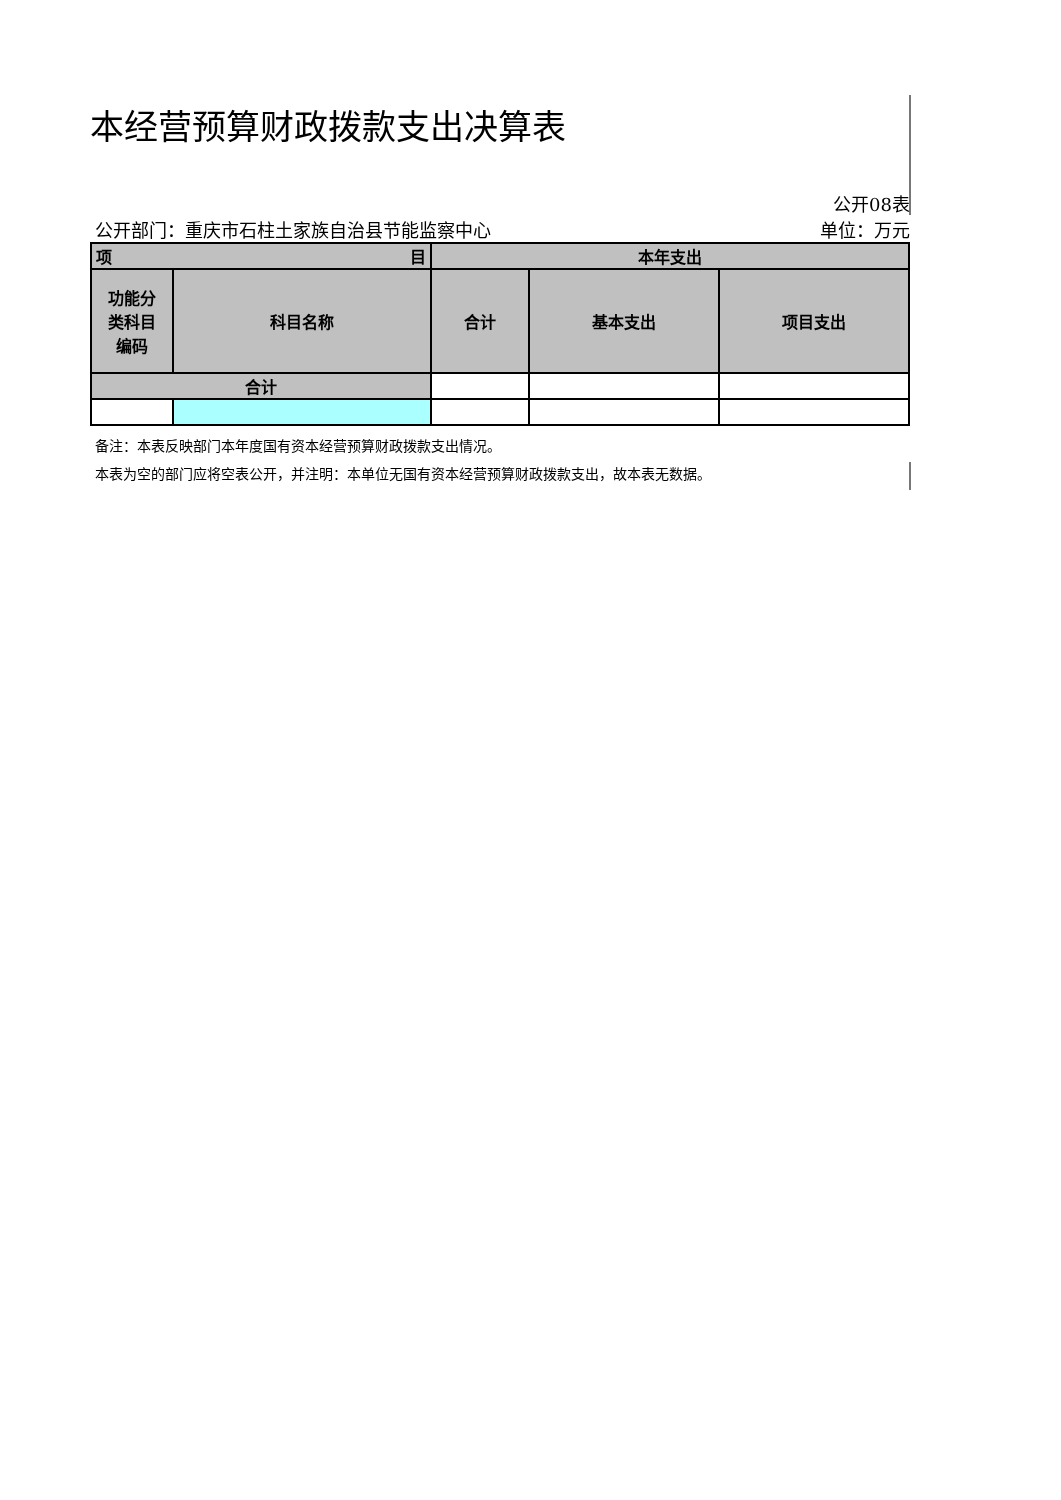本经营预算财政拨款支出决算表
公开08表
公开部门：重庆市石柱土家族自治县节能监察中心 单位：万元
| 目 项 | | 本年支出 | | |
| --- | --- | --- | --- | --- |
| 功能分 类科目 编码 | 科目名称 | 合计 | 基本支出 | 项目支出 |
| 合计 | | | | |
备注：本表反映部门本年度国有资本经营预算财政拨款支出情况。
本表为空的部门应将空表公开，并注明：本单位无国有资本经营预算财政拨款支出，故本表无数据。